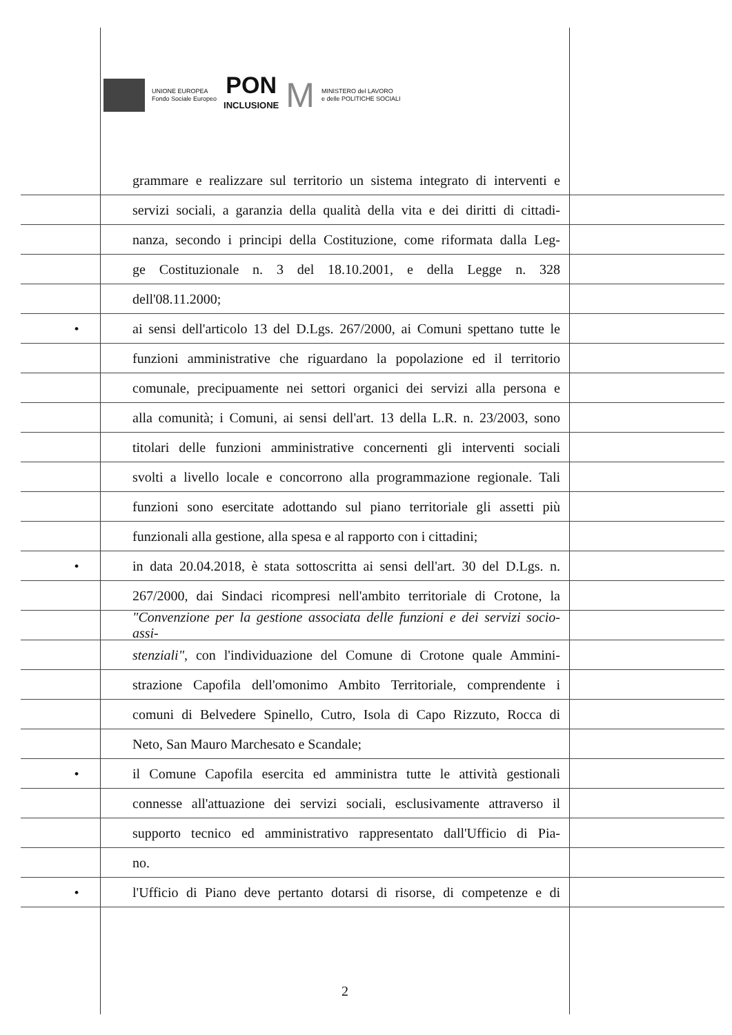UNIONE EUROPEA
Fondo Sociale Europeo
PON
INCLUSIONE
M
MINISTERO del LAVORO
e delle POLITICHE SOCIALI
grammare e realizzare sul territorio un sistema integrato di interventi e
servizi sociali, a garanzia della qualità della vita e dei diritti di cittadi-
nanza, secondo i principi della Costituzione, come riformata dalla Leg-
ge Costituzionale n. 3 del 18.10.2001, e della Legge n. 328
dell'08.11.2000;
• ai sensi dell'articolo 13 del D.Lgs. 267/2000, ai Comuni spettano tutte le
funzioni amministrative che riguardano la popolazione ed il territorio
comunale, precipuamente nei settori organici dei servizi alla persona e
alla comunità; i Comuni, ai sensi dell'art. 13 della L.R. n. 23/2003, sono
titolari delle funzioni amministrative concernenti gli interventi sociali
svolti a livello locale e concorrono alla programmazione regionale. Tali
funzioni sono esercitate adottando sul piano territoriale gli assetti più
funzionali alla gestione, alla spesa e al rapporto con i cittadini;
• in data 20.04.2018, è stata sottoscritta ai sensi dell'art. 30 del D.Lgs. n.
267/2000, dai Sindaci ricompresi nell'ambito territoriale di Crotone, la
"Convenzione per la gestione associata delle funzioni e dei servizi socio-assi-
stenziali", con l'individuazione del Comune di Crotone quale Ammini-
strazione Capofila dell'omonimo Ambito Territoriale, comprendente i
comuni di Belvedere Spinello, Cutro, Isola di Capo Rizzuto, Rocca di
Neto, San Mauro Marchesato e Scandale;
• il Comune Capofila esercita ed amministra tutte le attività gestionali
connesse all'attuazione dei servizi sociali, esclusivamente attraverso il
supporto tecnico ed amministrativo rappresentato dall'Ufficio di Pia-
no.
• l'Ufficio di Piano deve pertanto dotarsi di risorse, di competenze e di
2